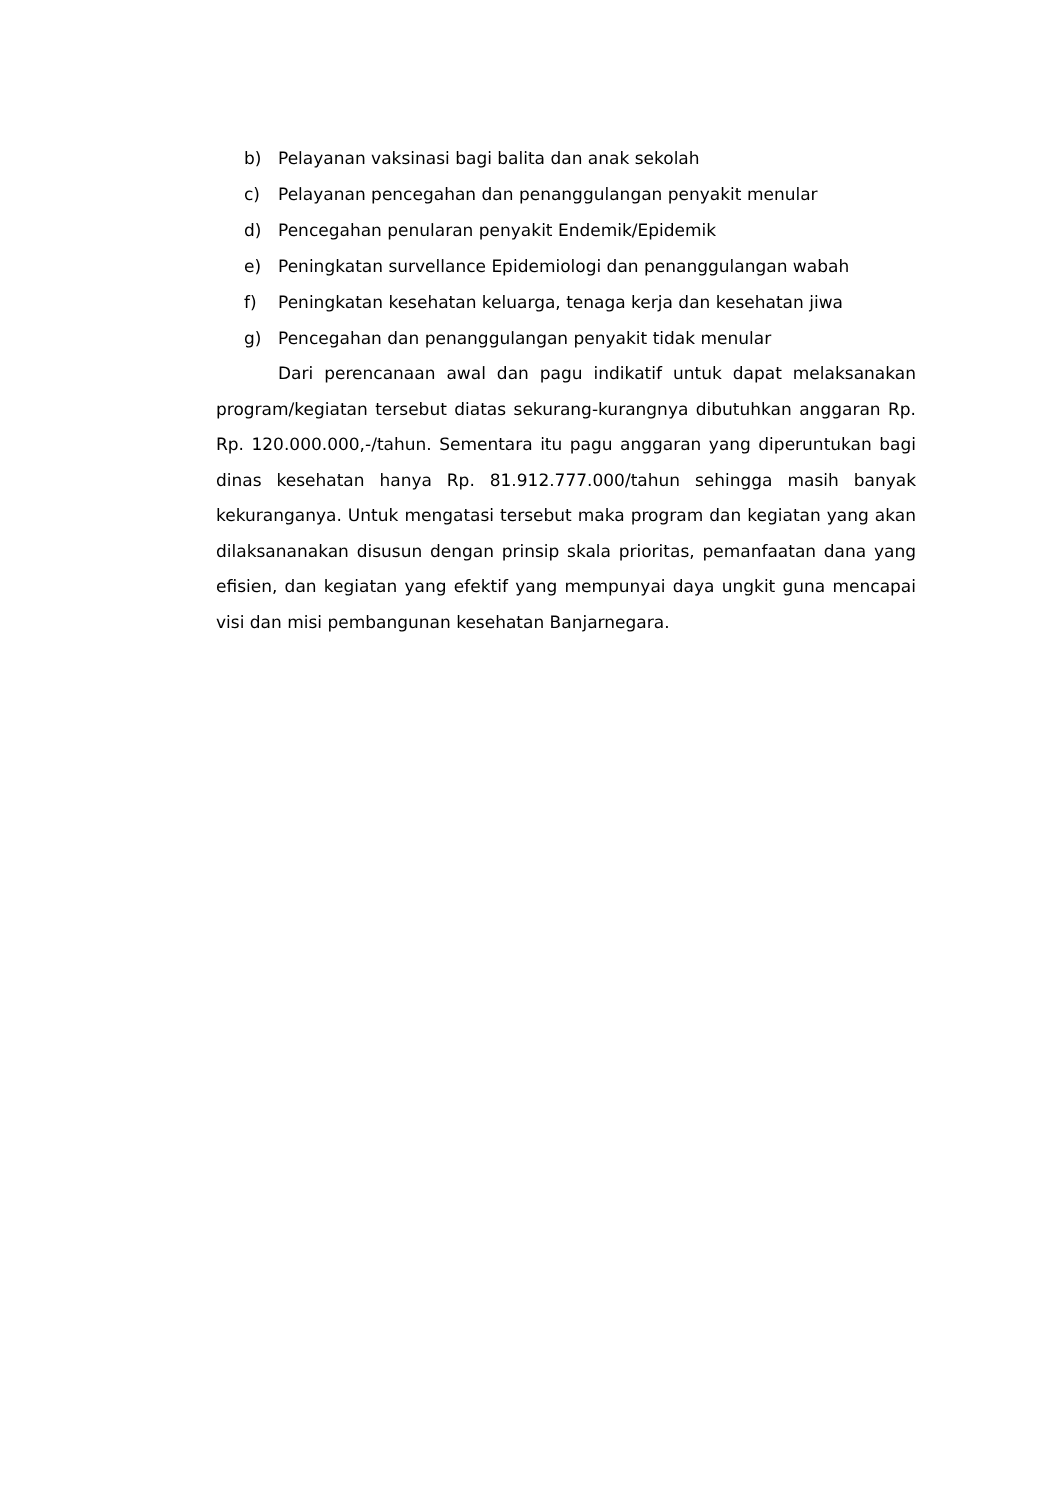b) Pelayanan vaksinasi bagi balita dan anak sekolah
c) Pelayanan pencegahan dan penanggulangan penyakit menular
d) Pencegahan penularan penyakit Endemik/Epidemik
e) Peningkatan survellance Epidemiologi dan penanggulangan wabah
f) Peningkatan kesehatan keluarga, tenaga kerja dan kesehatan jiwa
g) Pencegahan dan penanggulangan penyakit tidak menular
Dari perencanaan awal dan pagu indikatif untuk dapat melaksanakan program/kegiatan tersebut diatas sekurang-kurangnya dibutuhkan anggaran Rp. Rp. 120.000.000,-/tahun. Sementara itu pagu anggaran yang diperuntukan bagi dinas kesehatan hanya Rp. 81.912.777.000/tahun sehingga masih banyak kekuranganya. Untuk mengatasi tersebut maka program dan kegiatan yang akan dilaksananakan disusun dengan prinsip skala prioritas, pemanfaatan dana yang efisien, dan kegiatan yang efektif yang mempunyai daya ungkit guna mencapai visi dan misi pembangunan kesehatan Banjarnegara.